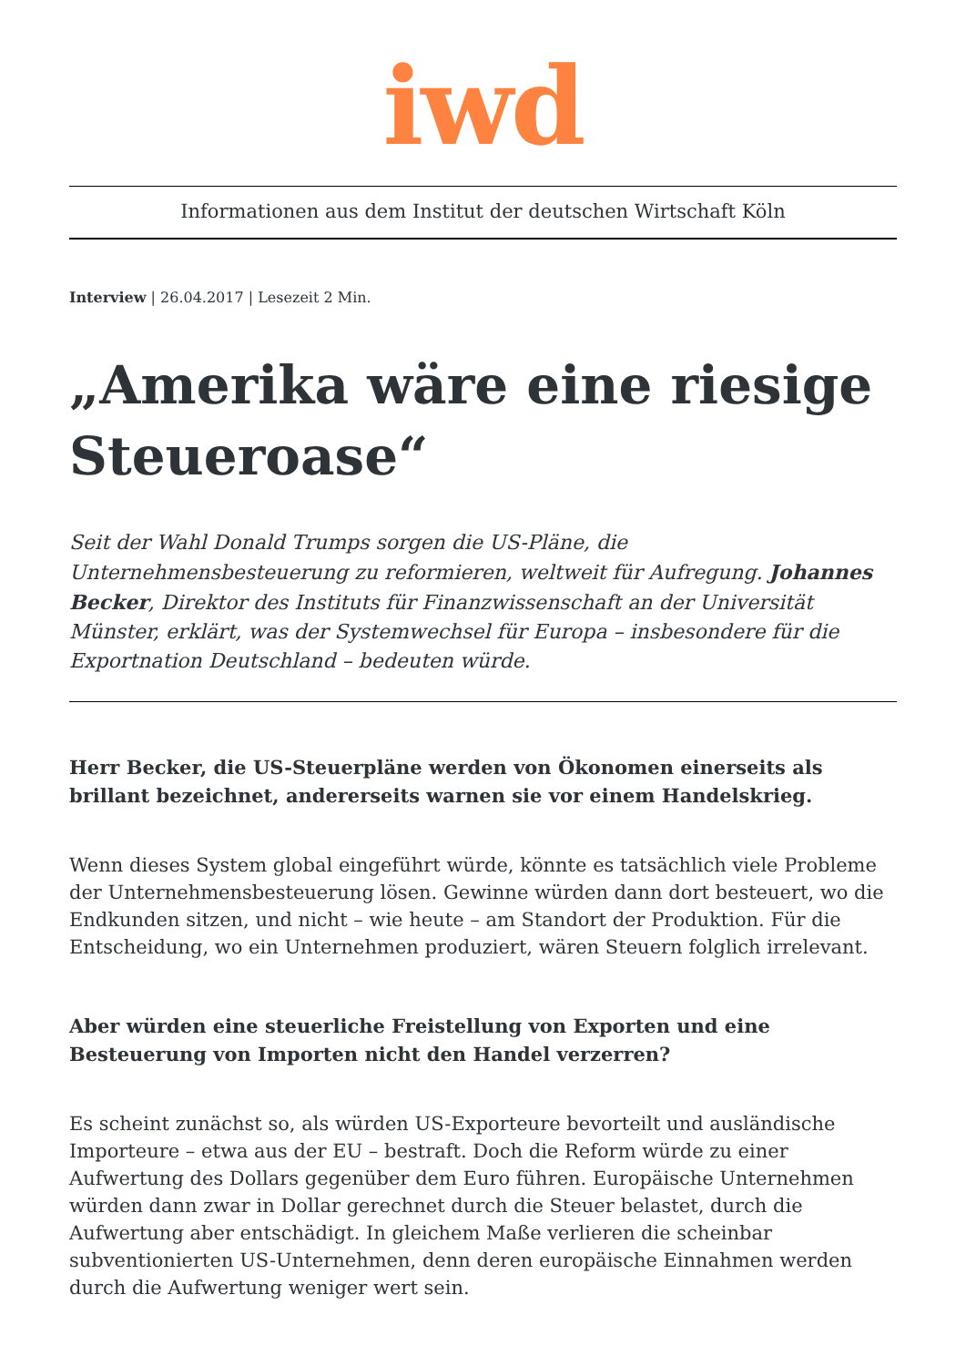iwd
Informationen aus dem Institut der deutschen Wirtschaft Köln
Interview | 26.04.2017 | Lesezeit 2 Min.
„Amerika wäre eine riesige Steueroase“
Seit der Wahl Donald Trumps sorgen die US-Pläne, die Unternehmensbesteuerung zu reformieren, weltweit für Aufregung. Johannes Becker, Direktor des Instituts für Finanzwissenschaft an der Universität Münster, erklärt, was der Systemwechsel für Europa – insbesondere für die Exportnation Deutschland – bedeuten würde.
Herr Becker, die US-Steuerpläne werden von Ökonomen einerseits als brillant bezeichnet, andererseits warnen sie vor einem Handelskrieg.
Wenn dieses System global eingeführt würde, könnte es tatsächlich viele Probleme der Unternehmensbesteuerung lösen. Gewinne würden dann dort besteuert, wo die Endkunden sitzen, und nicht – wie heute – am Standort der Produktion. Für die Entscheidung, wo ein Unternehmen produziert, wären Steuern folglich irrelevant.
Aber würden eine steuerliche Freistellung von Exporten und eine Besteuerung von Importen nicht den Handel verzerren?
Es scheint zunächst so, als würden US-Exporteure bevorteilt und ausländische Importeure – etwa aus der EU – bestraft. Doch die Reform würde zu einer Aufwertung des Dollars gegenüber dem Euro führen. Europäische Unternehmen würden dann zwar in Dollar gerechnet durch die Steuer belastet, durch die Aufwertung aber entschädigt. In gleichem Maße verlieren die scheinbar subventionierten US-Unternehmen, denn deren europäische Einnahmen werden durch die Aufwertung weniger wert sein.